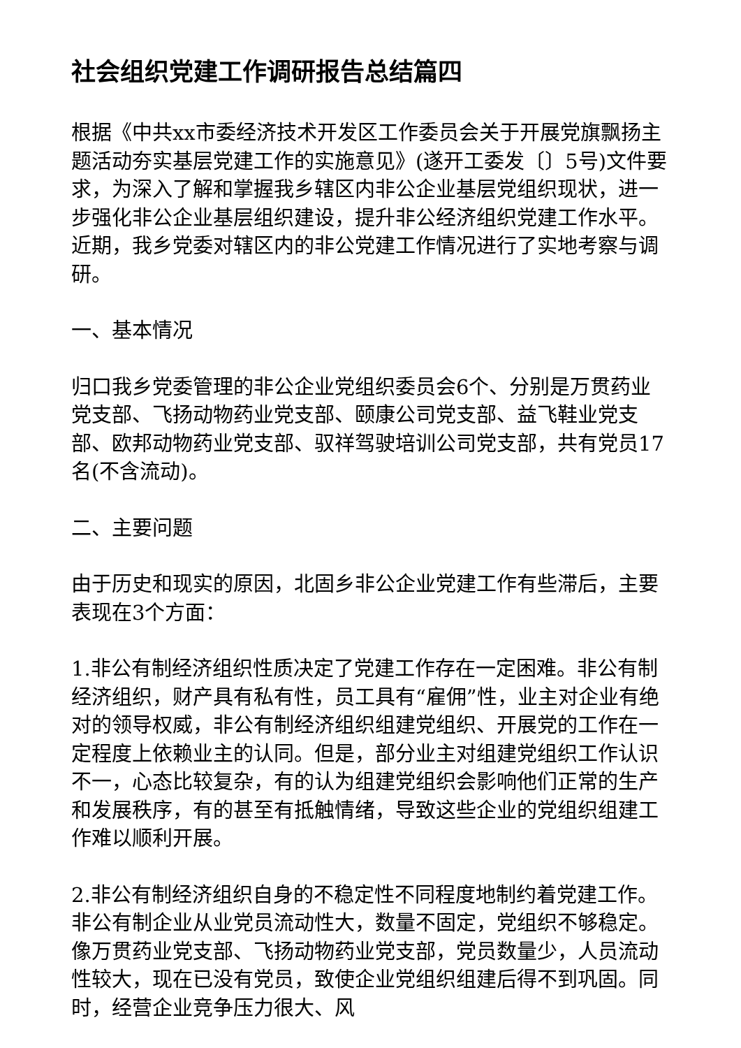社会组织党建工作调研报告总结篇四
根据《中共xx市委经济技术开发区工作委员会关于开展党旗飘扬主题活动夯实基层党建工作的实施意见》(遂开工委发〔〕5号)文件要求，为深入了解和掌握我乡辖区内非公企业基层党组织现状，进一步强化非公企业基层组织建设，提升非公经济组织党建工作水平。近期，我乡党委对辖区内的非公党建工作情况进行了实地考察与调研。
一、基本情况
归口我乡党委管理的非公企业党组织委员会6个、分别是万贯药业党支部、飞扬动物药业党支部、颐康公司党支部、益飞鞋业党支部、欧邦动物药业党支部、驭祥驾驶培训公司党支部，共有党员17名(不含流动)。
二、主要问题
由于历史和现实的原因，北固乡非公企业党建工作有些滞后，主要表现在3个方面：
1.非公有制经济组织性质决定了党建工作存在一定困难。非公有制经济组织，财产具有私有性，员工具有“雇佣”性，业主对企业有绝对的领导权威，非公有制经济组织组建党组织、开展党的工作在一定程度上依赖业主的认同。但是，部分业主对组建党组织工作认识不一，心态比较复杂，有的认为组建党组织会影响他们正常的生产和发展秩序，有的甚至有抵触情绪，导致这些企业的党组织组建工作难以顺利开展。
2.非公有制经济组织自身的不稳定性不同程度地制约着党建工作。非公有制企业从业党员流动性大，数量不固定，党组织不够稳定。像万贯药业党支部、飞扬动物药业党支部，党员数量少，人员流动性较大，现在已没有党员，致使企业党组织组建后得不到巩固。同时，经营企业竞争压力很大、风